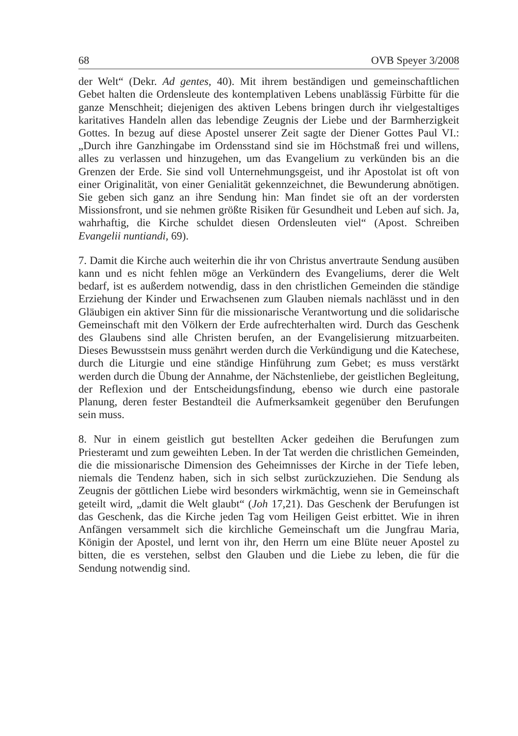68 OVB Speyer 3/2008
der Welt“ (Dekr. Ad gentes, 40). Mit ihrem beständigen und gemeinschaftlichen Gebet halten die Ordensleute des kontemplativen Lebens unablässig Fürbitte für die ganze Menschheit; diejenigen des aktiven Lebens bringen durch ihr vielgestaltiges karitatives Handeln allen das lebendige Zeugnis der Liebe und der Barmherzigkeit Gottes. In bezug auf diese Apostel unserer Zeit sagte der Diener Gottes Paul VI.: „Durch ihre Ganzhingabe im Ordensstand sind sie im Höchstmaß frei und willens, alles zu verlassen und hinzugehen, um das Evangelium zu verkünden bis an die Grenzen der Erde. Sie sind voll Unternehmungsgeist, und ihr Apostolat ist oft von einer Originalität, von einer Genialität gekennzeichnet, die Bewunderung abnötigen. Sie geben sich ganz an ihre Sendung hin: Man findet sie oft an der vordersten Missionsfront, und sie nehmen größte Risiken für Gesundheit und Leben auf sich. Ja, wahrhaftig, die Kirche schuldet diesen Ordensleuten viel“ (Apost. Schreiben Evangelii nuntiandi, 69).
7. Damit die Kirche auch weiterhin die ihr von Christus anvertraute Sendung ausüben kann und es nicht fehlen möge an Verkündern des Evangeliums, derer die Welt bedarf, ist es außerdem notwendig, dass in den christlichen Gemeinden die ständige Erziehung der Kinder und Erwachsenen zum Glauben niemals nachlässt und in den Gläubigen ein aktiver Sinn für die missionarische Verantwortung und die solidarische Gemeinschaft mit den Völkern der Erde aufrechterhalten wird. Durch das Geschenk des Glaubens sind alle Christen berufen, an der Evangelisierung mitzuarbeiten. Dieses Bewusstsein muss genährt werden durch die Verkündigung und die Katechese, durch die Liturgie und eine ständige Hinführung zum Gebet; es muss verstärkt werden durch die Übung der Annahme, der Nächstenliebe, der geistlichen Begleitung, der Reflexion und der Entscheidungsfindung, ebenso wie durch eine pastorale Planung, deren fester Bestandteil die Aufmerksamkeit gegenüber den Berufungen sein muss.
8. Nur in einem geistlich gut bestellten Acker gedeihen die Berufungen zum Priesteramt und zum geweihten Leben. In der Tat werden die christlichen Gemeinden, die die missionarische Dimension des Geheimnisses der Kirche in der Tiefe leben, niemals die Tendenz haben, sich in sich selbst zurückzuziehen. Die Sendung als Zeugnis der göttlichen Liebe wird besonders wirkmächtig, wenn sie in Gemeinschaft geteilt wird, „damit die Welt glaubt“ (Joh 17,21). Das Geschenk der Berufungen ist das Geschenk, das die Kirche jeden Tag vom Heiligen Geist erbittet. Wie in ihren Anfängen versammelt sich die kirchliche Gemeinschaft um die Jungfrau Maria, Königin der Apostel, und lernt von ihr, den Herrn um eine Blüte neuer Apostel zu bitten, die es verstehen, selbst den Glauben und die Liebe zu leben, die für die Sendung notwendig sind.